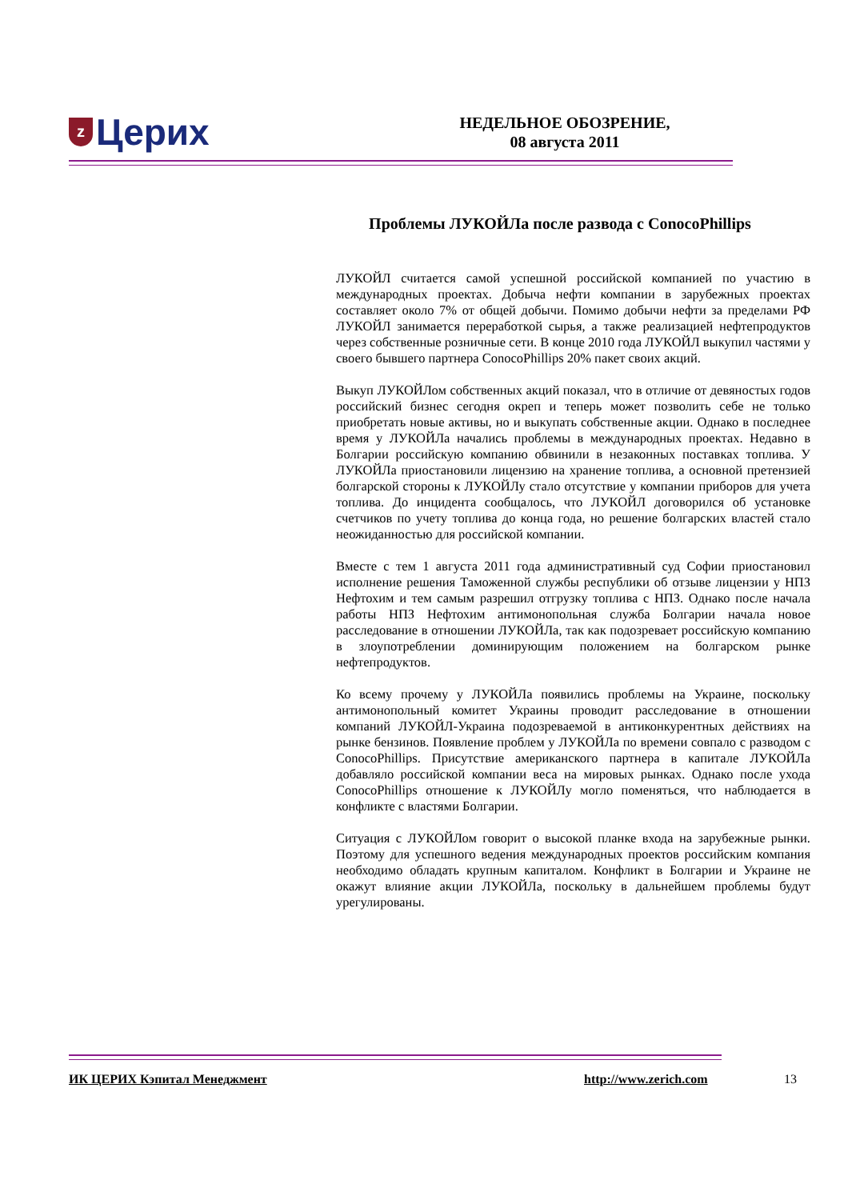z Церих
НЕДЕЛЬНОЕ ОБОЗРЕНИЕ,
08 августа 2011
Проблемы ЛУКОЙЛа после развода с ConocoPhillips
ЛУКОЙЛ считается самой успешной российской компанией по участию в международных проектах. Добыча нефти компании в зарубежных проектах составляет около 7% от общей добычи. Помимо добычи нефти за пределами РФ ЛУКОЙЛ занимается переработкой сырья, а также реализацией нефтепродуктов через собственные розничные сети. В конце 2010 года ЛУКОЙЛ выкупил частями у своего бывшего партнера ConocoPhillips 20% пакет своих акций.
Выкуп ЛУКОЙЛом собственных акций показал, что в отличие от девяностых годов российский бизнес сегодня окреп и теперь может позволить себе не только приобретать новые активы, но и выкупать собственные акции. Однако в последнее время у ЛУКОЙЛа начались проблемы в международных проектах. Недавно в Болгарии российскую компанию обвинили в незаконных поставках топлива. У ЛУКОЙЛа приостановили лицензию на хранение топлива, а основной претензией болгарской стороны к ЛУКОЙЛу стало отсутствие у компании приборов для учета топлива. До инцидента сообщалось, что ЛУКОЙЛ договорился об установке счетчиков по учету топлива до конца года, но решение болгарских властей стало неожиданностью для российской компании.
Вместе с тем 1 августа 2011 года административный суд Софии приостановил исполнение решения Таможенной службы республики об отзыве лицензии у НПЗ Нефтохим и тем самым разрешил отгрузку топлива с НПЗ. Однако после начала работы НПЗ Нефтохим антимонопольная служба Болгарии начала новое расследование в отношении ЛУКОЙЛа, так как подозревает российскую компанию в злоупотреблении доминирующим положением на болгарском рынке нефтепродуктов.
Ко всему прочему у ЛУКОЙЛа появились проблемы на Украине, поскольку антимонопольный комитет Украины проводит расследование в отношении компаний ЛУКОЙЛ-Украина подозреваемой в антиконкурентных действиях на рынке бензинов. Появление проблем у ЛУКОЙЛа по времени совпало с разводом с ConocoPhillips. Присутствие американского партнера в капитале ЛУКОЙЛа добавляло российской компании веса на мировых рынках. Однако после ухода ConocoPhillips отношение к ЛУКОЙЛу могло поменяться, что наблюдается в конфликте с властями Болгарии.
Ситуация с ЛУКОЙЛом говорит о высокой планке входа на зарубежные рынки. Поэтому для успешного ведения международных проектов российским компания необходимо обладать крупным капиталом. Конфликт в Болгарии и Украине не окажут влияние акции ЛУКОЙЛа, поскольку в дальнейшем проблемы будут урегулированы.
ИК ЦЕРИХ Кэпитал Менеджмент http://www.zerich.com 13